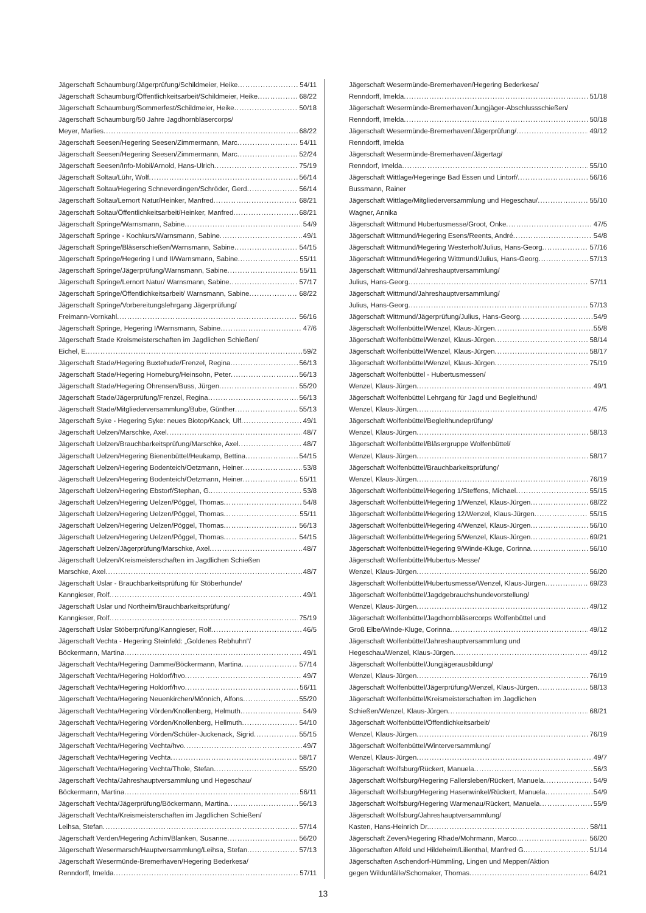Jägerschaft Schaumburg/Jägerprüfung/Schildmeier, Heike 54/11
Jägerschaft Schaumburg/Öffentlichkeitsarbeit/Schildmeier, Heike 68/22
Jägerschaft Schaumburg/Sommerfest/Schildmeier, Heike 50/18
Jägerschaft Schaumburg/50 Jahre Jagdhornbläsercorps/
Meyer, Marlies 68/22
Jägerschaft Seesen/Hegering Seesen/Zimmermann, Marc 54/11
Jägerschaft Seesen/Hegering Seesen/Zimmermann, Marc 52/24
Jägerschaft Seesen/Info-Mobil/Arnold, Hans-Ulrich 75/19
Jägerschaft Soltau/Lühr, Wolf 56/14
Jägerschaft Soltau/Hegering Schneverdingen/Schröder, Gerd 56/14
Jägerschaft Soltau/Lernort Natur/Heinker, Manfred 68/21
Jägerschaft Soltau/Öffentlichkeitsarbeit/Heinker, Manfred 68/21
Jägerschaft Springe/Warnsmann, Sabine 54/9
Jägerschaft Springe - Kochkurs/Warnsmann, Sabine 49/1
Jägerschaft Springe/Bläserschießen/Warnsmann, Sabine 54/15
Jägerschaft Springe/Hegering I und II/Warnsmann, Sabine 55/11
Jägerschaft Springe/Jägerprüfung/Warnsmann, Sabine 55/11
Jägerschaft Springe/Lernort Natur/ Warnsmann, Sabine 57/17
Jägerschaft Springe/Öffentlichkeitsarbeit/ Warnsmann, Sabine 68/22
Jägerschaft Springe/Vorbereitungslehrgang Jägerprüfung/
Freimann-Vornkahl 56/16
Jägerschaft Springe, Hegering I/Warnsmann, Sabine 47/6
Jägerschaft Stade Kreismeisterschaften im Jagdlichen Schießen/
Eichel, E. 59/2
Jägerschaft Stade/Hegering Buxtehude/Frenzel, Regina 56/13
Jägerschaft Stade/Hegering Horneburg/Heinsohn, Peter 56/13
Jägerschaft Stade/Hegering Ohrensen/Buss, Jürgen 55/20
Jägerschaft Stade/Jägerprüfung/Frenzel, Regina 56/13
Jägerschaft Stade/Mitgliederversammlung/Bube, Günther 55/13
Jägerschaft Syke - Hegering Syke: neues Biotop/Kaack, Ulf 49/1
Jägerschaft Uelzen/Marschke, Axel 48/7
Jägerschaft Uelzen/Brauchbarkeitsprüfung/Marschke, Axel 48/7
Jägerschaft Uelzen/Hegering Bienenbüttel/Heukamp, Bettina 54/15
Jägerschaft Uelzen/Hegering Bodenteich/Oetzmann, Heiner 53/8
Jägerschaft Uelzen/Hegering Bodenteich/Oetzmann, Heiner 55/11
Jägerschaft Uelzen/Hegering Ebstorf/Stephan, G. 53/8
Jägerschaft Uelzen/Hegering Uelzen/Pöggel, Thomas 54/8
Jägerschaft Uelzen/Hegering Uelzen/Pöggel, Thomas 55/11
Jägerschaft Uelzen/Hegering Uelzen/Pöggel, Thomas 56/13
Jägerschaft Uelzen/Hegering Uelzen/Pöggel, Thomas 54/15
Jägerschaft Uelzen/Jägerprüfung/Marschke, Axel 48/7
Jägerschaft Uelzen/Kreismeisterschaften im Jagdlichen Schießen
Marschke, Axel 48/7
Jägerschaft Uslar - Brauchbarkeitsprüfung für Stöberhunde/
Kanngieser, Rolf 49/1
Jägerschaft Uslar und Northeim/Brauchbarkeitsprüfung/
Kanngieser, Rolf 75/19
Jägerschaft Uslar Stöberprüfung/Kanngieser, Rolf 46/5
Jägerschaft Vechta - Hegering Steinfeld: „Goldenes Rebhuhn“/
Böckermann, Martina 49/1
Jägerschaft Vechta/Hegering Damme/Böckermann, Martina 57/14
Jägerschaft Vechta/Hegering Holdorf/hvo 49/7
Jägerschaft Vechta/Hegering Holdorf/hvo 56/11
Jägerschaft Vechta/Hegering Neuenkirchen/Mönnich, Alfons 55/20
Jägerschaft Vechta/Hegering Vörden/Knollenberg, Helmuth 54/9
Jägerschaft Vechta/Hegering Vörden/Knollenberg, Hellmuth 54/10
Jägerschaft Vechta/Hegering Vörden/Schüler-Juckenack, Sigrid 55/15
Jägerschaft Vechta/Hegering Vechta/hvo 49/7
Jägerschaft Vechta/Hegering Vechta 58/17
Jägerschaft Vechta/Hegering Vechta/Thole, Stefan 55/20
Jägerschaft Vechta/Jahreshauptversammlung und Hegeschau/
Böckermann, Martina 56/11
Jägerschaft Vechta/Jägerprüfung/Böckermann, Martina 56/13
Jägerschaft Vechta/Kreismeisterschaften im Jagdlichen Schießen/
Leihsa, Stefan 57/14
Jägerschaft Verden/Hegering Achim/Blanken, Susanne 56/20
Jägerschaft Wesermarsch/Hauptversammlung/Leihsa, Stefan 57/13
Jägerschaft Wesermünde-Bremerhaven/Hegering Bederkesa/
Renndorff, Imelda 57/11
Jägerschaft Wesermünde-Bremerhaven/Hegering Bederkesa/
Renndorff, Imelda 51/18
Jägerschaft Wesermünde-Bremerhaven/Jungjäger-Abschlussschießen/
Renndorff, Imelda 50/18
Jägerschaft Wesermünde-Bremerhaven/Jägerprüfung/ 49/12
Renndorff, Imelda
Jägerschaft Wesermünde-Bremerhaven/Jägertag/
Renndorf, Imelda 55/10
Jägerschaft Wittlage/Hegeringe Bad Essen und Lintorf/ 56/16
Bussmann, Rainer
Jägerschaft Wittlage/Mitgliederversammlung und Hegeschau/ 55/10
Wagner, Annika
Jägerschaft Wittmund Hubertusmesse/Groot, Onke 47/5
Jägerschaft Wittmund/Hegering Esens/Reents, André 54/8
Jägerschaft Wittmund/Hegering Westerholt/Julius, Hans-Georg 57/16
Jägerschaft Wittmund/Hegering Wittmund/Julius, Hans-Georg 57/13
Jägerschaft Wittmund/Jahreshauptversammlung/
Julius, Hans-Georg 57/11
Jägerschaft Wittmund/Jahreshauptversammlung/
Julius, Hans-Georg 57/13
Jägerschaft Wittmund/Jägerprüfung/Julius, Hans-Georg 54/9
Jägerschaft Wolfenbüttel/Wenzel, Klaus-Jürgen 55/8
Jägerschaft Wolfenbüttel/Wenzel, Klaus-Jürgen 58/14
Jägerschaft Wolfenbüttel/Wenzel, Klaus-Jürgen 58/17
Jägerschaft Wolfenbüttel/Wenzel, Klaus-Jürgen 75/19
Jägerschaft Wolfenbüttel - Hubertusmessen/
Wenzel, Klaus-Jürgen 49/1
Jägerschaft Wolfenbüttel Lehrgang für Jagd und Begleithund/
Wenzel, Klaus-Jürgen 47/5
Jägerschaft Wolfenbüttel/Begleithundeprüfung/
Wenzel, Klaus-Jürgen 58/13
Jägerschaft Wolfenbüttel/Bläsergruppe Wolfenbüttel/
Wenzel, Klaus-Jürgen 58/17
Jägerschaft Wolfenbüttel/Brauchbarkeitsprüfung/
Wenzel, Klaus-Jürgen 76/19
Jägerschaft Wolfenbüttel/Hegering 1/Steffens, Michael 55/15
Jägerschaft Wolfenbüttel/Hegering 1/Wenzel, Klaus-Jürgen 68/22
Jägerschaft Wolfenbüttel/Hegering 12/Wenzel, Klaus-Jürgen 55/15
Jägerschaft Wolfenbüttel/Hegering 4/Wenzel, Klaus-Jürgen 56/10
Jägerschaft Wolfenbüttel/Hegering 5/Wenzel, Klaus-Jürgen 69/21
Jägerschaft Wolfenbüttel/Hegering 9/Winde-Kluge, Corinna 56/10
Jägerschaft Wolfenbüttel/Hubertus-Messe/
Wenzel, Klaus-Jürgen 56/20
Jägerschaft Wolfenbüttel/Hubertusmesse/Wenzel, Klaus-Jürgen 69/23
Jägerschaft Wolfenbüttel/Jagdgebrauchshundevorstellung/
Wenzel, Klaus-Jürgen 49/12
Jägerschaft Wolfenbüttel/Jagdhornbläsercorps Wolfenbüttel und
Groß Elbe/Winde-Kluge, Corinna 49/12
Jägerschaft Wolfenbüttel/Jahreshauptversammlung und
Hegeschau/Wenzel, Klaus-Jürgen 49/12
Jägerschaft Wolfenbüttel/Jungjägerausbildung/
Wenzel, Klaus-Jürgen 76/19
Jägerschaft Wolfenbüttel/Jägerprüfung/Wenzel, Klaus-Jürgen 58/13
Jägerschaft Wolfenbüttel/Kreismeisterschaften im Jagdlichen
Schießen/Wenzel, Klaus-Jürgen 68/21
Jägerschaft Wolfenbüttel/Öffentlichkeitsarbeit/
Wenzel, Klaus-Jürgen 76/19
Jägerschaft Wolfenbüttel/Winterversammlung/
Wenzel, Klaus-Jürgen 49/7
Jägerschaft Wolfsburg/Rückert, Manuela 56/3
Jägerschaft Wolfsburg/Hegering Fallersleben/Rückert, Manuela 54/9
Jägerschaft Wolfsburg/Hegering Hasenwinkel/Rückert, Manuela 54/9
Jägerschaft Wolfsburg/Hegering Warmenau/Rückert, Manuela 55/9
Jägerschaft Wolfsburg/Jahreshauptversammlung/
Kasten, Hans-Heinrich Dr. 58/11
Jägerschaft Zeven/Hegering Rhade/Mohrmann, Marco 56/20
Jägerschaften Alfeld und Hildeheim/Lilienthal, Manfred G. 51/14
Jägerschaften Aschendorf-Hümmling, Lingen und Meppen/Aktion
gegen Wildunfälle/Schomaker, Thomas 64/21
13